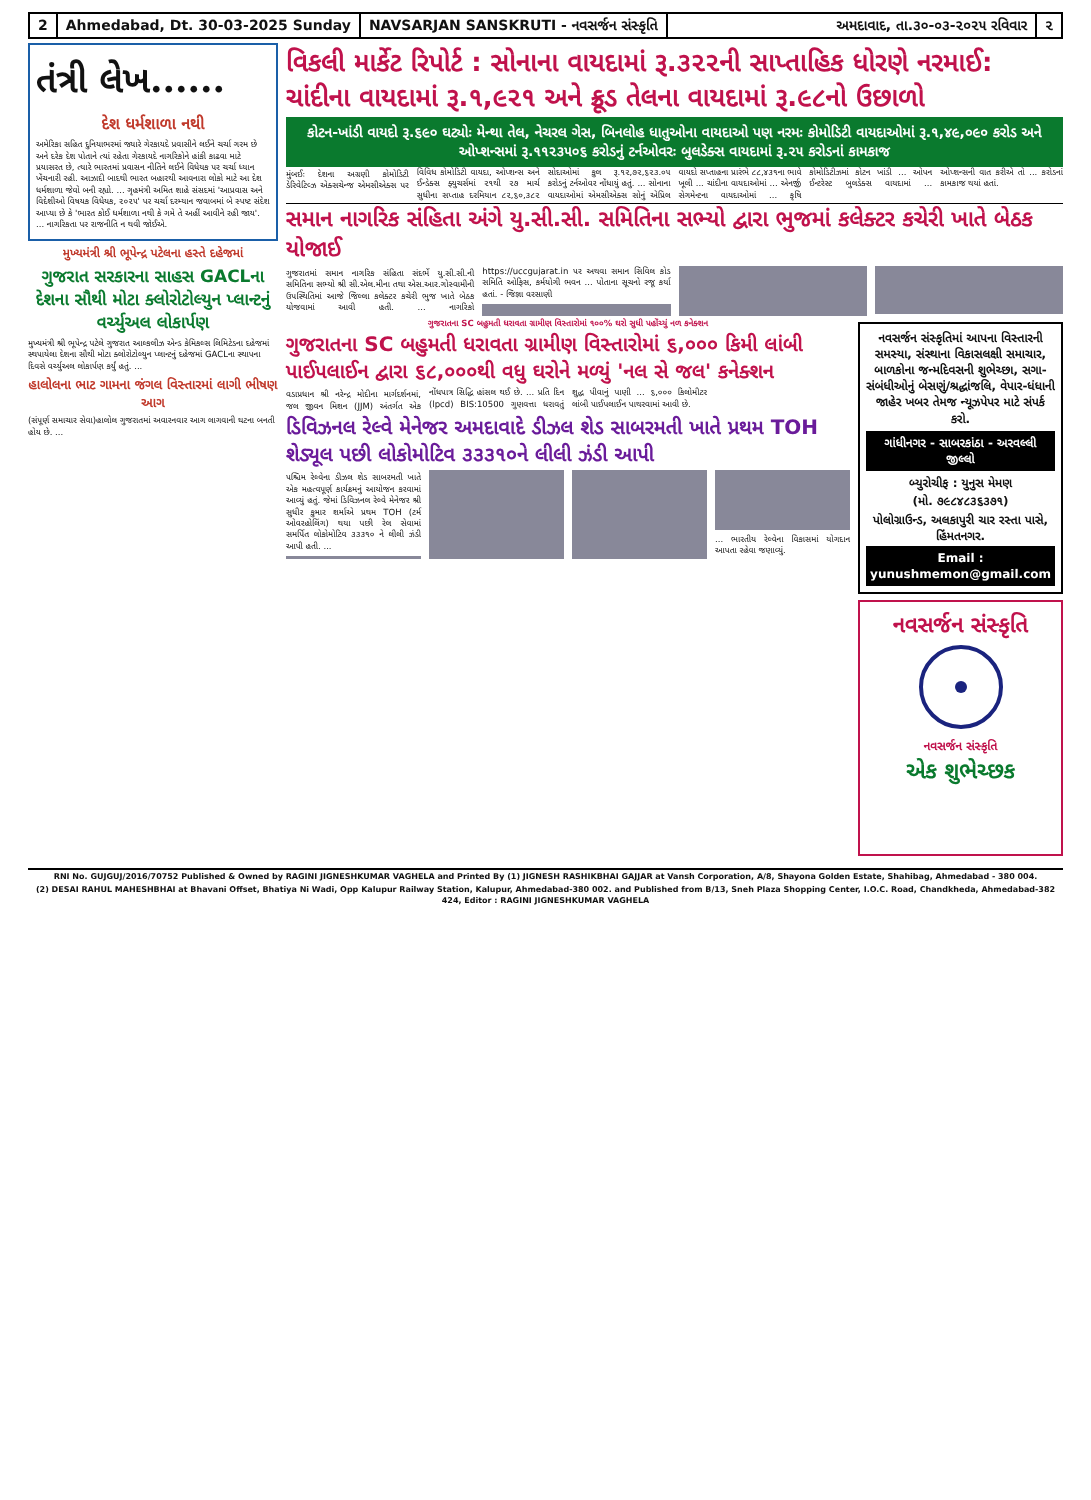2 Ahmedabad, Dt. 30-03-2025 Sunday
NAVSARJAN SANSKRUTI - નવસર્જન સંસ્કૃતિ
અમદાવાદ, તા.૩૦-૦૩-૨૦૨૫ રવિવાર ૨
તંત્રી લેખ......
દેશ ધર્મશાળા નથી
અમેરિકા સહિત દુનિયાભરમાં જ્યારે ગેરકાયદે પ્રવાસીને લઈને ચર્ચા ગરમ છે અને દરેક દેશ પોતાને ત્યાં રહેતા ગેરકાયદે નાગરિકોને હાંકી કાઢવા માટે પ્રયાસરત છે, ત્યારે ભારતમાં પ્રવાસન નીતિને લઈને વિધેયક પર ચર્ચા ધ્યાન ખેંચનારી રહી. આઝાદી બાદથી ભારત બહારથી આવનારા લોકો માટે આ દેશ ધર્મશાળા જેવો બની રહ્યો. ... ગૃહમંત્રી અમિત શાહે સંસદમાં 'આપ્રવાસ અને વિદેશીઓ વિષયક વિધેયક, ૨૦૨૫' પર ચર્ચા દરમ્યાન જવાબમાં બે સ્પષ્ટ સંદેશ આપ્યા છે કે 'ભારત કોઈ ધર્મશાળા નથી કે ગમે તે અહીં આવીને રહી જાય'. ... નાગરિકતા પર રાજનીતિ ન થવી જોઈએ.
મુખ્યમંત્રી શ્રી ભૂપેન્દ્ર પટેલના હસ્તે દહેજમાં
ગુજરાત સરકારના સાહસ GACLના દેશના સૌથી મોટા ક્લોરોટોલ્યુન પ્લાન્ટનું વર્ચ્યુઅલ લોકાર્પણ
મુખ્યમંત્રી શ્રી ભૂપેન્દ્ર પટેલે ગુજરાત આલ્કલીઝ એન્ડ કેમિકલ્સ લિમિટેડના દહેજમાં સ્થપાયેલા દેશના સૌથી મોટા ક્લોરોટોલ્યુન પ્લાન્ટનું દહેજમાં GACLના સ્થાપના દિવસે વર્ચ્યુઅલ લોકાર્પણ કર્યું હતું. ...
હાલોલના ભાટ ગામના જંગલ વિસ્તારમાં લાગી ભીષણ આગ
(સંપૂર્ણ સમાચાર સેવા)હાલોલ ગુજરાતમાં અવારનવાર આગ લાગવાની ઘટના બનતી હોય છે. ...
વિકલી માર્કેટ રિપોર્ટ : સોનાના વાયદામાં રૂ.૩૨૨ની સાપ્તાહિક ધોરણે નરમાઈ: ચાંદીના વાયદામાં રૂ.૧,૯૨૧ અને ક્રૂડ તેલના વાયદામાં રૂ.૯૮નો ઉછાળો
કોટન-ખાંડી વાયદો રૂ.૬૯૦ ઘટ્યોઃ મેન્થા તેલ, નેચરલ ગેસ, બિનલોહ ધાતુઓના વાયદાઓ પણ નરમઃ કોમોડિટી વાયદાઓમાં રૂ.૧,૪૯,૦૯૦ કરોડ અને ઓપ્શન્સમાં રૂ.૧૧૨૩૫૦૬ કરોડનું ટર્નઓવરઃ બુલડેક્સ વાયદામાં રૂ.૨૫ કરોડનાં કામકાજ
મુંબઈઃ દેશના અગ્રણી કોમોડિટી ડેરિવેટિવ્ઝ એક્સચેન્જ એમસીએક્સ પર વિવિધ કોમોડિટી વાયદા, ઓપ્શન્સ અને ઈન્ડેક્સ ફ્યુચર્સમાં ૨૧થી ૨૭ માર્ચ સુધીના સપ્તાહ દરમિયાન ૮૨,૬૦,૩૮૨ સોદાઓમાં કુલ રૂ.૧૨,૭૨,૬૨૩.૦૫ કરોડનું ટર્નઓવર નોંધાયું હતું. ... સોનાના વાયદાઓમાં એમસીએક્સ સોનું એપ્રિલ વાયદો સપ્તાહના પ્રારંભે ૮૮,૪૩૧ના ભાવે ખૂલી ... ચાંદીના વાયદાઓમાં ... એનર્જી સેગમેન્ટના વાયદાઓમાં ... કૃષિ કોમોડિટીઝમાં કોટન ખાંડી ... ઓપન ઈન્ટરેસ્ટ બુલડેક્સ વાયદામાં ... ઓપ્શન્સની વાત કરીએ તો ... કરોડનાં કામકાજ થયાં હતાં.
સમાન નાગરિક સંહિતા અંગે યુ.સી.સી. સમિતિના સભ્યો દ્વારા ભુજમાં કલેક્ટર કચેરી ખાતે બેઠક યોજાઈ
ગુજરાતમાં સમાન નાગરિક સંહિતા સંદર્ભે યુ.સી.સી.ની સમિતિના સભ્યો શ્રી સી.એલ.મીના તથા એસ.આર.ગોસ્વામીની ઉપસ્થિતિમાં આજે જિલ્લા કલેક્ટર કચેરી ભુજ ખાતે બેઠક યોજવામાં આવી હતી. ... નાગરિકો https://uccgujarat.in પર અથવા સમાન સિવિલ કોડ સમિતિ ઓફિસ, કર્મયોગી ભવન ... પોતાના સૂચનો રજૂ કર્યા હતાં. - જિજ્ઞા વરસાણી
ગુજરાતના SC બહુમતી ધરાવતા ગ્રામીણ વિસ્તારોમાં ૧૦૦% ઘરો સુધી પહોંચ્યું નળ કનેક્શન
ગુજરાતના SC બહુમતી ધરાવતા ગ્રામીણ વિસ્તારોમાં ૬,૦૦૦ કિમી લાંબી પાઈપલાઈન દ્વારા ૬૮,૦૦૦થી વધુ ઘરોને મળ્યું 'નલ સે જલ' કનેક્શન
વડાપ્રધાન શ્રી નરેન્દ્ર મોદીના માર્ગદર્શનમાં, જલ જીવન મિશન (JJM) અંતર્ગત એક નોંધપાત્ર સિદ્ધિ હાંસલ થઈ છે. ... પ્રતિ દિન (lpcd) BIS:10500 ગુણવત્તા ધરાવતું શુદ્ધ પીવાનું પાણી ... ૬,૦૦૦ કિલોમીટર લાંબી પાઈપલાઈન પાથરવામાં આવી છે.
ડિવિઝનલ રેલ્વે મેનેજર અમદાવાદે ડીઝલ શેડ સાબરમતી ખાતે પ્રથમ TOH શેડ્યૂલ પછી લોકોમોટિવ ૩૩૩૧૦ને લીલી ઝંડી આપી
પશ્ચિમ રેલ્વેના ડીઝલ શેડ સાબરમતી ખાતે એક મહત્વપૂર્ણ કાર્યક્રમનું આયોજન કરવામાં આવ્યું હતું. જેમાં ડિવિઝનલ રેલ્વે મેનેજર શ્રી સુધીર કુમાર શર્માએ પ્રથમ TOH (ટર્મ ઓવરહોલિંગ) થયા પછી રેલ સેવામાં સમર્પિત લોકોમોટિવ ૩૩૩૧૦ ને લીલી ઝંડી આપી હતી. ...
... ભારતીય રેલ્વેના વિકાસમાં યોગદાન આપતા રહેવા જણાવ્યું.
નવસર્જન સંસ્કૃતિમાં આપના વિસ્તારની સમસ્યા, સંસ્થાના વિકાસલક્ષી સમાચાર, બાળકોના જન્મદિવસની શુભેચ્છા, સગા-સંબંધીઓનું બેસણું/શ્રદ્ધાંજલિ, વેપાર-ધંધાની જાહેર ખબર તેમજ ન્યૂઝપેપર માટે સંપર્ક કરો.
ગાંધીનગર - સાબરકાંઠા - અરવલ્લી જીલ્લો
બ્યુરોચીફ : યુનુસ મેમણ
(મો. ૭૯૮૪૮૩૬૩૭૧)
પોલોગ્રાઉન્ડ, અલકાપુરી ચાર રસ્તા પાસે, હિંમતનગર.
Email : yunushmemon@gmail.com
નવસર્જન સંસ્કૃતિ
નવસર્જન સંસ્કૃતિ
એક શુભેચ્છક
RNI No. GUJGUJ/2016/70752 Published & Owned by RAGINI JIGNESHKUMAR VAGHELA and Printed By (1) JIGNESH RASHIKBHAI GAJJAR at Vansh Corporation, A/8, Shayona Golden Estate, Shahibag, Ahmedabad - 380 004.
(2) DESAI RAHUL MAHESHBHAI at Bhavani Offset, Bhatiya Ni Wadi, Opp Kalupur Railway Station, Kalupur, Ahmedabad-380 002. and Published from B/13, Sneh Plaza Shopping Center, I.O.C. Road, Chandkheda, Ahmedabad-382 424, Editor : RAGINI JIGNESHKUMAR VAGHELA